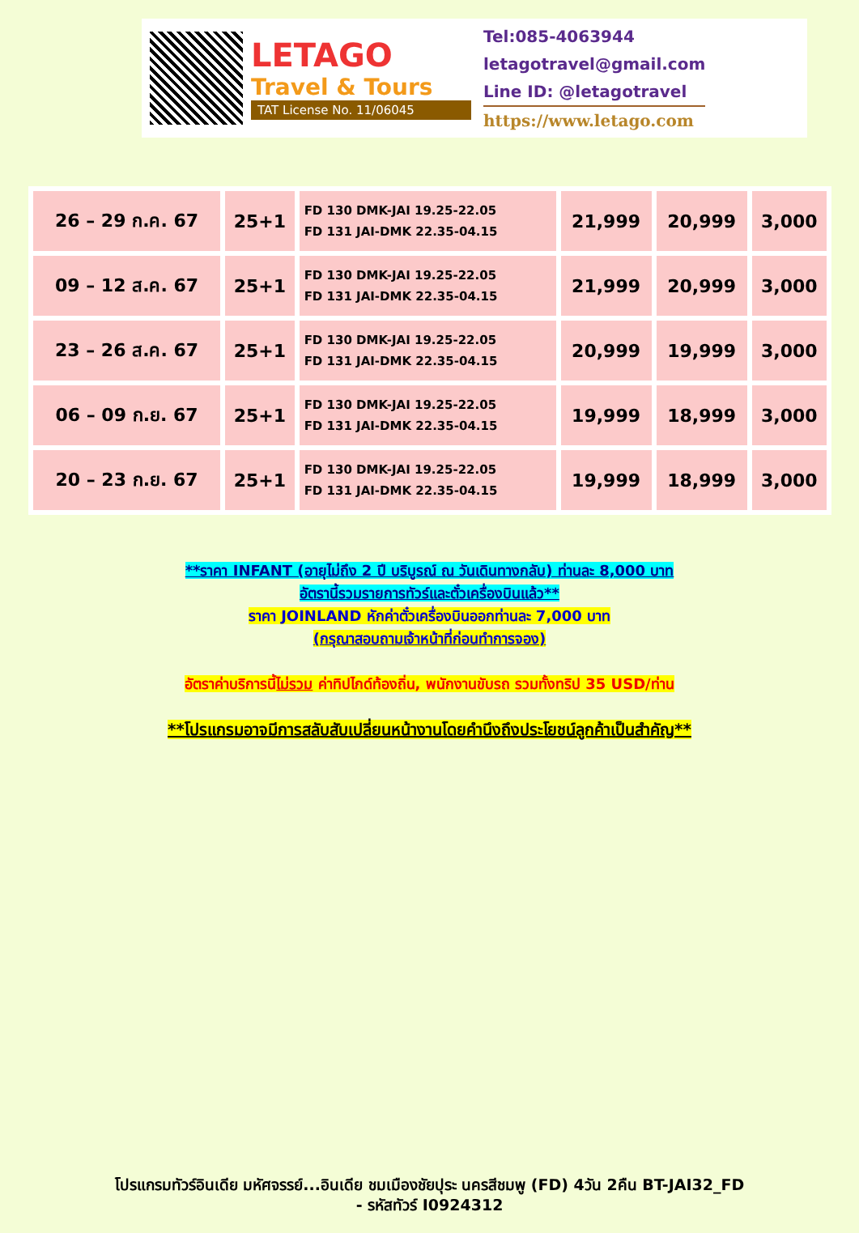LETAGO
Travel & Tours
TAT License No. 11/06045
Tel:085-4063944
letagotravel@gmail.com
Line ID: @letagotravel
https://www.letago.com
| 26 – 29 ก.ค. 67 | 25+1 | FD 130 DMK-JAI 19.25-22.05 FD 131 JAI-DMK 22.35-04.15 | 21,999 | 20,999 | 3,000 |
| 09 – 12 ส.ค. 67 | 25+1 | FD 130 DMK-JAI 19.25-22.05 FD 131 JAI-DMK 22.35-04.15 | 21,999 | 20,999 | 3,000 |
| 23 – 26 ส.ค. 67 | 25+1 | FD 130 DMK-JAI 19.25-22.05 FD 131 JAI-DMK 22.35-04.15 | 20,999 | 19,999 | 3,000 |
| 06 – 09 ก.ย. 67 | 25+1 | FD 130 DMK-JAI 19.25-22.05 FD 131 JAI-DMK 22.35-04.15 | 19,999 | 18,999 | 3,000 |
| 20 – 23 ก.ย. 67 | 25+1 | FD 130 DMK-JAI 19.25-22.05 FD 131 JAI-DMK 22.35-04.15 | 19,999 | 18,999 | 3,000 |
**ราคา INFANT (อายุไม่ถึง 2 ปี บริบูรณ์ ณ วันเดินทางกลับ) ท่านละ 8,000 บาท
อัตรานี้รวมรายการทัวร์และตั๋วเครื่องบินแล้ว**
ราคา JOINLAND หักค่าตั๋วเครื่องบินออกท่านละ 7,000 บาท
(กรุณาสอบถามเจ้าหน้าที่ก่อนทำการจอง)
อัตราค่าบริการนี้ไม่รวม ค่าทิปไกด์ท้องถิ่น, พนักงานขับรถ รวมทั้งทริป 35 USD/ท่าน
**โปรแกรมอาจมีการสลับสับเปลี่ยนหน้างานโดยคำนึงถึงประโยชน์ลูกค้าเป็นสำคัญ**
โปรแกรมทัวร์อินเดีย มหัศจรรย์...อินเดีย ชมเมืองชัยปุระ นครสีชมพู (FD) 4วัน 2คืน BT-JAI32_FD
- รหัสทัวร์ I0924312